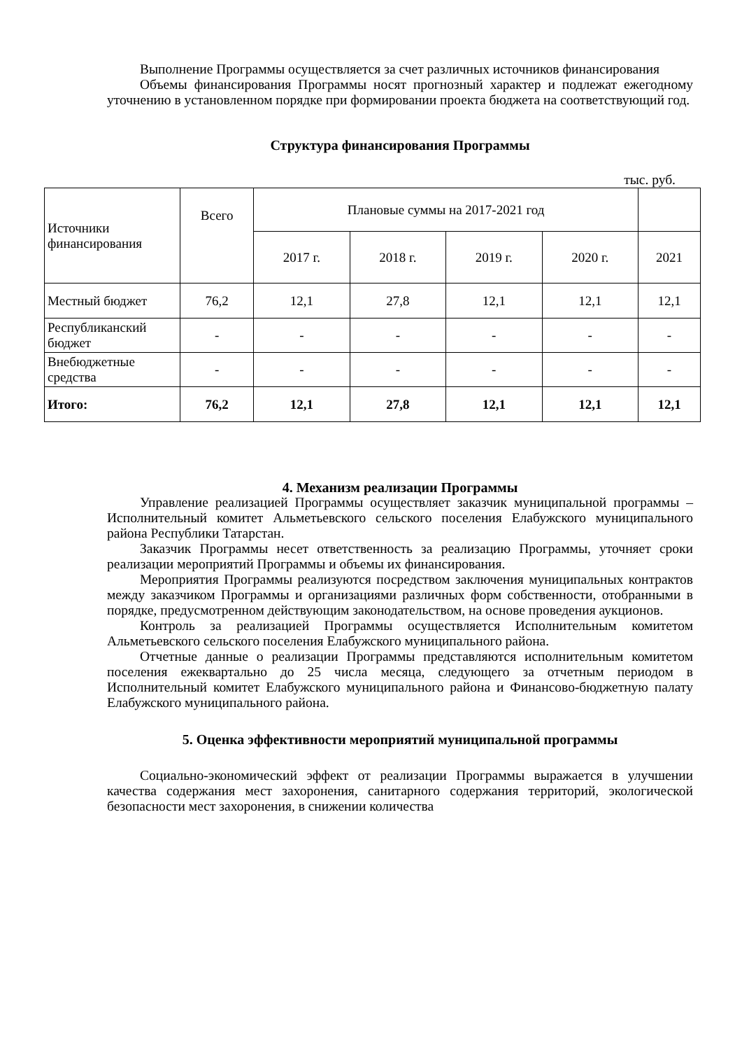Выполнение Программы осуществляется за счет различных источников финансирования
Объемы финансирования Программы носят прогнозный характер и подлежат ежегодному уточнению в установленном порядке при формировании проекта бюджета на соответствующий год.
Структура финансирования Программы
тыс. руб.
| Источники финансирования | Всего | Плановые суммы на 2017-2021 год | | | | |
| --- | --- | --- | --- | --- | --- | --- |
| | | 2017 г. | 2018 г. | 2019 г. | 2020 г. | 2021 |
| Местный бюджет | 76,2 | 12,1 | 27,8 | 12,1 | 12,1 | 12,1 |
| Республиканский бюджет | - | - | - | - | - | - |
| Внебюджетные средства | - | - | - | - | - | - |
| Итого: | 76,2 | 12,1 | 27,8 | 12,1 | 12,1 | 12,1 |
4. Механизм реализации Программы
Управление реализацией Программы осуществляет заказчик муниципальной программы – Исполнительный комитет Альметьевского сельского поселения Елабужского муниципального района Республики Татарстан.
Заказчик Программы несет ответственность за реализацию Программы, уточняет сроки реализации мероприятий Программы и объемы их финансирования.
Мероприятия Программы реализуются посредством заключения муниципальных контрактов между заказчиком Программы и организациями различных форм собственности, отобранными в порядке, предусмотренном действующим законодательством, на основе проведения аукционов.
Контроль за реализацией Программы осуществляется Исполнительным комитетом Альметьевского сельского поселения Елабужского муниципального района.
Отчетные данные о реализации Программы представляются исполнительным комитетом поселения ежеквартально до 25 числа месяца, следующего за отчетным периодом в Исполнительный комитет Елабужского муниципального района и Финансово-бюджетную палату Елабужского муниципального района.
5. Оценка эффективности мероприятий муниципальной программы
Социально-экономический эффект от реализации Программы выражается в улучшении качества содержания мест захоронения, санитарного содержания территорий, экологической безопасности мест захоронения, в снижении количества